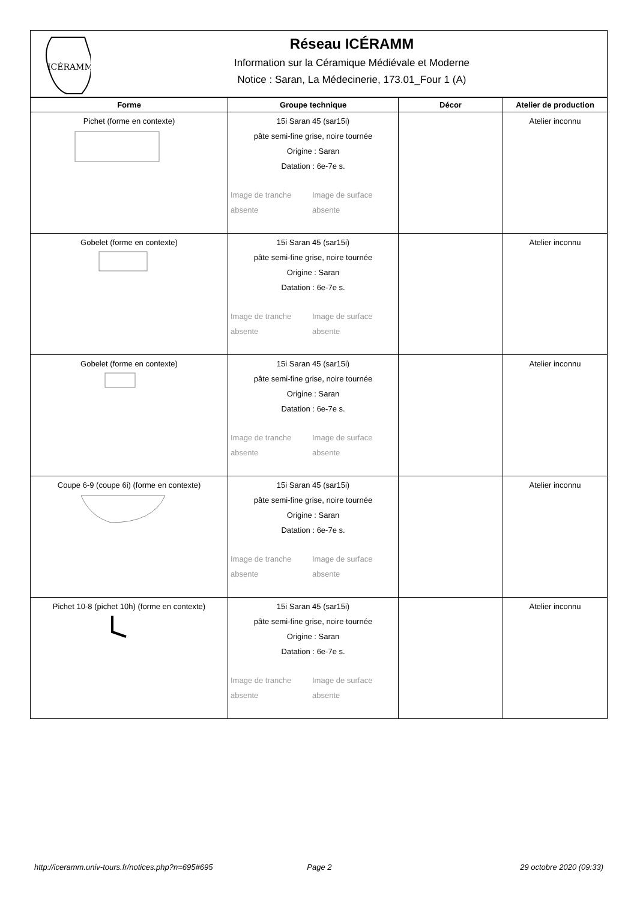ICÉRAMM
Réseau ICÉRAMM
Information sur la Céramique Médiévale et Moderne
Notice : Saran, La Médecinerie, 173.01_Four 1 (A)
| Forme | Groupe technique | Décor | Atelier de production |
| --- | --- | --- | --- |
| Pichet (forme en contexte) | 15i Saran 45 (sar15i) pâte semi-fine grise, noire tournée Origine : Saran Datation : 6e-7e s. Image de tranche absente Image de surface absente | | Atelier inconnu |
| Gobelet (forme en contexte) | 15i Saran 45 (sar15i) pâte semi-fine grise, noire tournée Origine : Saran Datation : 6e-7e s. Image de tranche absente Image de surface absente | | Atelier inconnu |
| Gobelet (forme en contexte) | 15i Saran 45 (sar15i) pâte semi-fine grise, noire tournée Origine : Saran Datation : 6e-7e s. Image de tranche absente Image de surface absente | | Atelier inconnu |
| Coupe 6-9 (coupe 6i) (forme en contexte) | 15i Saran 45 (sar15i) pâte semi-fine grise, noire tournée Origine : Saran Datation : 6e-7e s. Image de tranche absente Image de surface absente | | Atelier inconnu |
| Pichet 10-8 (pichet 10h) (forme en contexte) | 15i Saran 45 (sar15i) pâte semi-fine grise, noire tournée Origine : Saran Datation : 6e-7e s. Image de tranche absente Image de surface absente | | Atelier inconnu |
http://iceramm.univ-tours.fr/notices.php?n=695#695 Page 2 29 octobre 2020 (09:33)